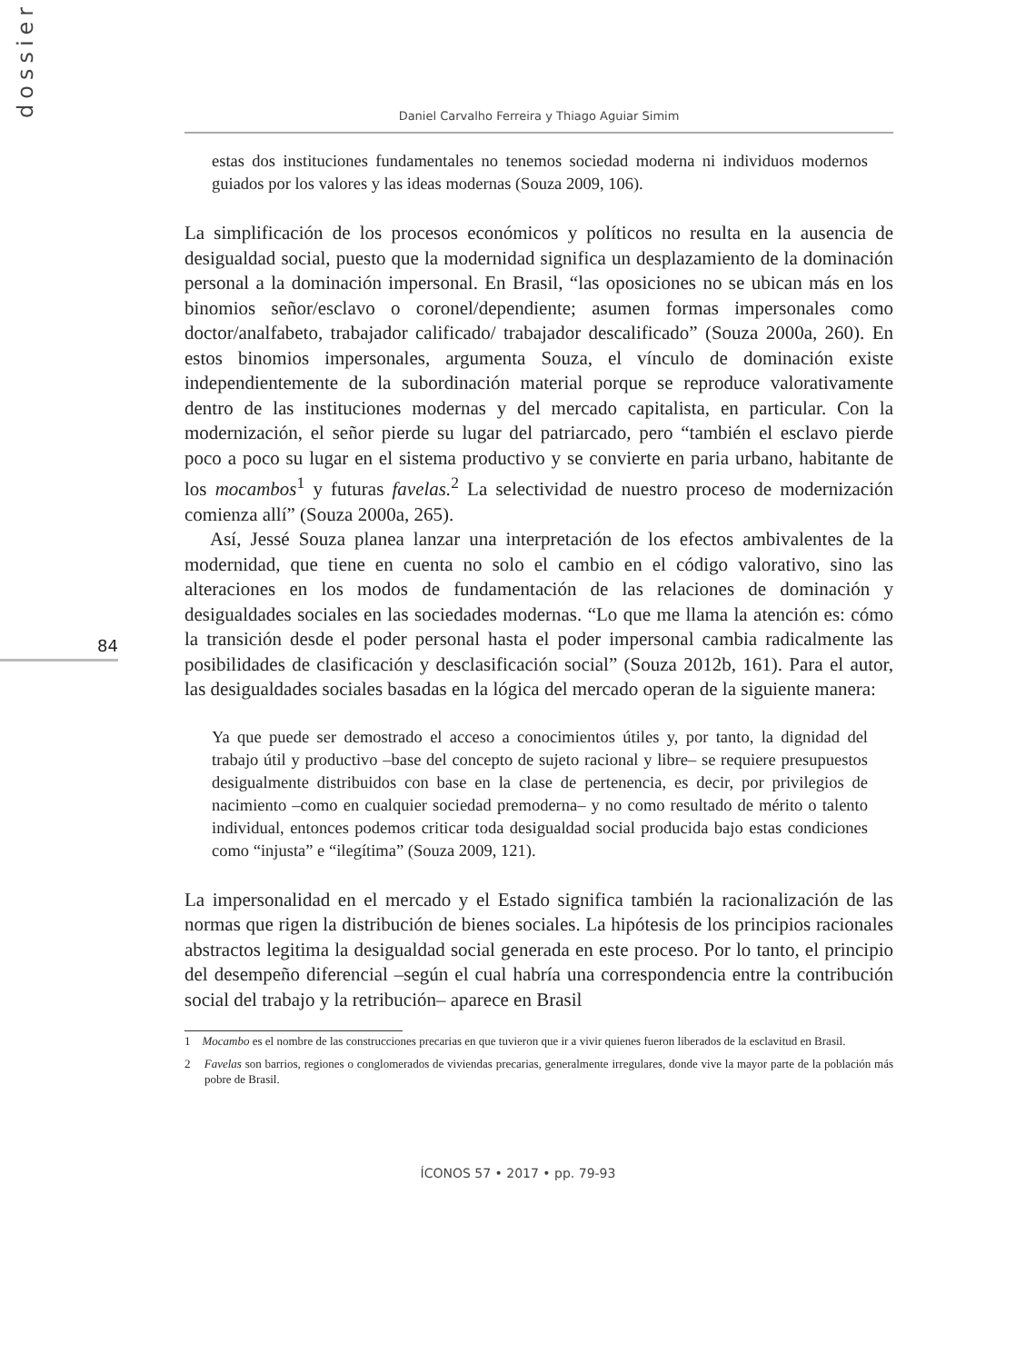dossier
84
Daniel Carvalho Ferreira y Thiago Aguiar Simim
estas dos instituciones fundamentales no tenemos sociedad moderna ni individuos modernos guiados por los valores y las ideas modernas (Souza 2009, 106).
La simplificación de los procesos económicos y políticos no resulta en la ausencia de desigualdad social, puesto que la modernidad significa un desplazamiento de la dominación personal a la dominación impersonal. En Brasil, “las oposiciones no se ubican más en los binomios señor/esclavo o coronel/dependiente; asumen formas impersonales como doctor/analfabeto, trabajador calificado/ trabajador descalificado” (Souza 2000a, 260). En estos binomios impersonales, argumenta Souza, el vínculo de dominación existe independientemente de la subordinación material porque se reproduce valorativamente dentro de las instituciones modernas y del mercado capitalista, en particular. Con la modernización, el señor pierde su lugar del patriarcado, pero “también el esclavo pierde poco a poco su lugar en el sistema productivo y se convierte en paria urbano, habitante de los mocambos<sup>1</sup> y futuras favelas.<sup>2</sup> La selectividad de nuestro proceso de modernización comienza allí” (Souza 2000a, 265).
Así, Jessé Souza planea lanzar una interpretación de los efectos ambivalentes de la modernidad, que tiene en cuenta no solo el cambio en el código valorativo, sino las alteraciones en los modos de fundamentación de las relaciones de dominación y desigualdades sociales en las sociedades modernas. “Lo que me llama la atención es: cómo la transición desde el poder personal hasta el poder impersonal cambia radicalmente las posibilidades de clasificación y desclasificación social” (Souza 2012b, 161). Para el autor, las desigualdades sociales basadas en la lógica del mercado operan de la siguiente manera:
Ya que puede ser demostrado el acceso a conocimientos útiles y, por tanto, la dignidad del trabajo útil y productivo –base del concepto de sujeto racional y libre– se requiere presupuestos desigualmente distribuidos con base en la clase de pertenencia, es decir, por privilegios de nacimiento –como en cualquier sociedad premoderna– y no como resultado de mérito o talento individual, entonces podemos criticar toda desigualdad social producida bajo estas condiciones como “injusta” e “ilegítima” (Souza 2009, 121).
La impersonalidad en el mercado y el Estado significa también la racionalización de las normas que rigen la distribución de bienes sociales. La hipótesis de los principios racionales abstractos legitima la desigualdad social generada en este proceso. Por lo tanto, el principio del desempeño diferencial –según el cual habría una correspondencia entre la contribución social del trabajo y la retribución– aparece en Brasil
1 Mocambo es el nombre de las construcciones precarias en que tuvieron que ir a vivir quienes fueron liberados de la esclavitud en Brasil.
2 Favelas son barrios, regiones o conglomerados de viviendas precarias, generalmente irregulares, donde vive la mayor parte de la población más pobre de Brasil.
ÍCONOS 57 • 2017 • pp. 79-93